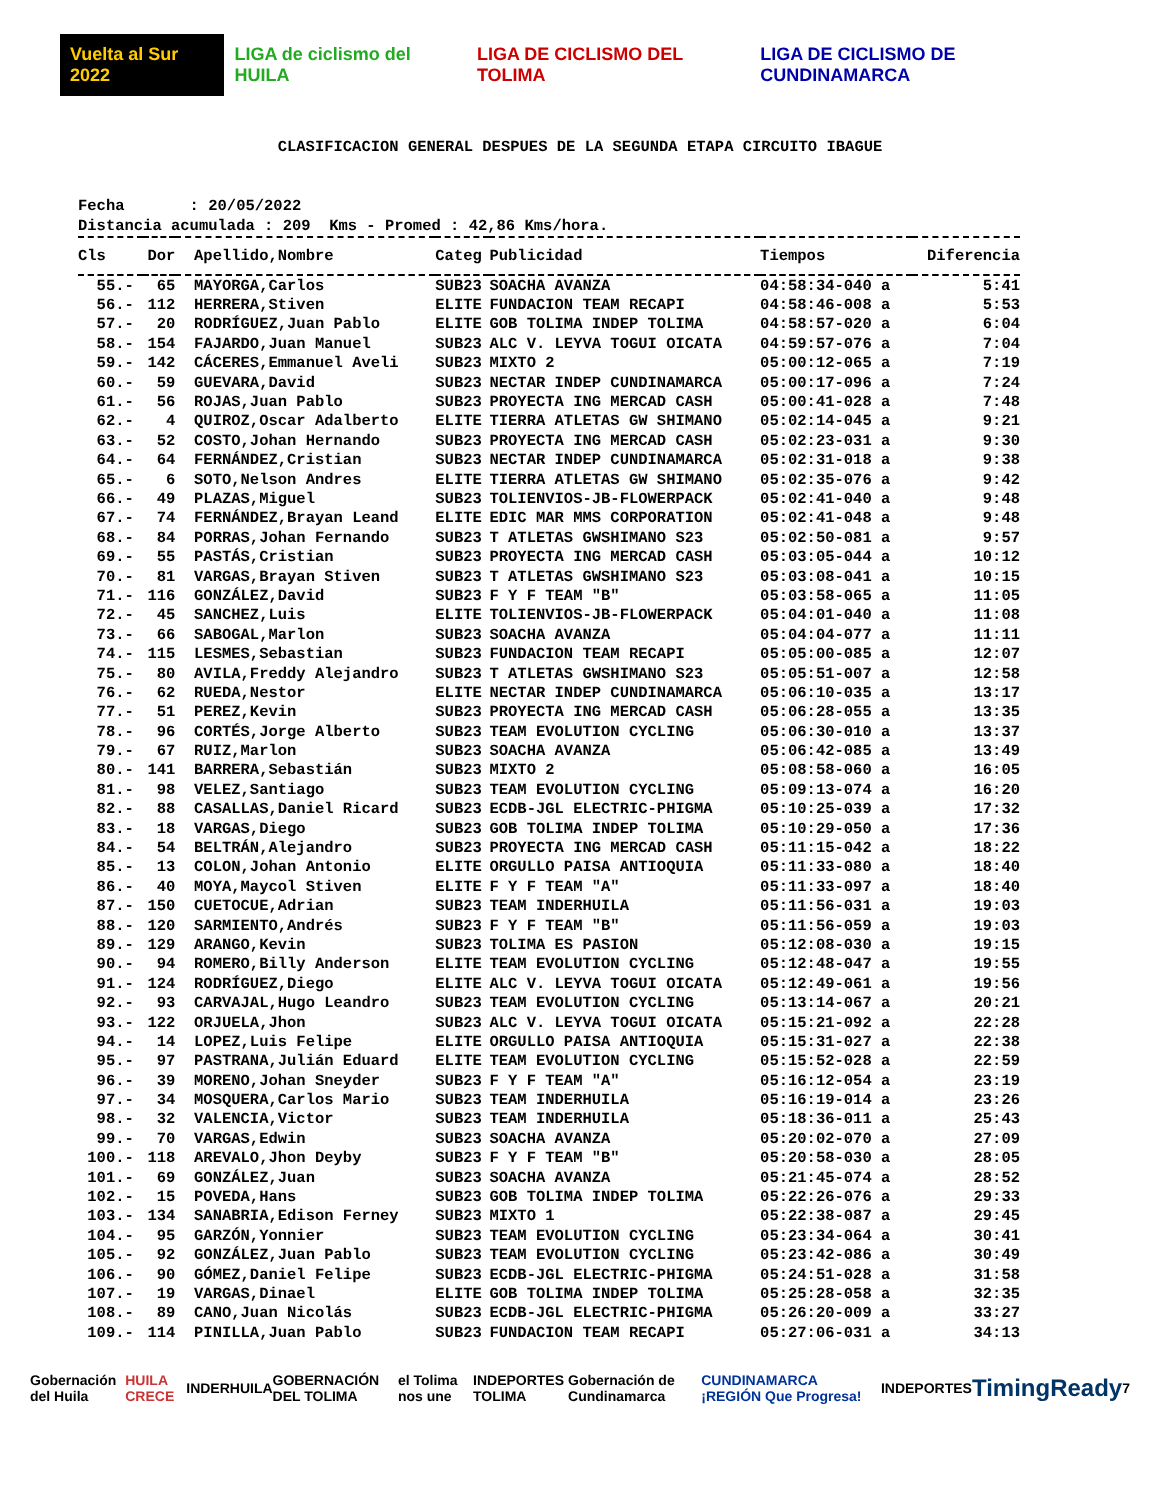Vuelta al Sur 2022 LIGA de ciclismo del HUILA LIGA DE CICLISMO DEL TOLIMA LIGA DE CICLISMO DE CUNDINAMARCA
CLASIFICACION GENERAL DESPUES DE LA SEGUNDA ETAPA CIRCUITO IBAGUE
Fecha : 20/05/2022 Distancia acumulada : 209 Kms - Promed : 42,86 Kms/hora.
| Cls | Dor | Apellido,Nombre | Categ | Publicidad | Tiempos | Diferencia |
| --- | --- | --- | --- | --- | --- | --- |
| 55.- | 65 | MAYORGA,Carlos | SUB23 | SOACHA AVANZA | 04:58:34-040 a | 5:41 |
| 56.- | 112 | HERRERA,Stiven | ELITE | FUNDACION TEAM RECAPI | 04:58:46-008 a | 5:53 |
| 57.- | 20 | RODRÍGUEZ,Juan Pablo | ELITE | GOB TOLIMA INDEP TOLIMA | 04:58:57-020 a | 6:04 |
| 58.- | 154 | FAJARDO,Juan Manuel | SUB23 | ALC V. LEYVA TOGUI OICATA | 04:59:57-076 a | 7:04 |
| 59.- | 142 | CÁCERES,Emmanuel Aveli | SUB23 | MIXTO 2 | 05:00:12-065 a | 7:19 |
| 60.- | 59 | GUEVARA,David | SUB23 | NECTAR INDEP CUNDINAMARCA | 05:00:17-096 a | 7:24 |
| 61.- | 56 | ROJAS,Juan Pablo | SUB23 | PROYECTA ING MERCAD CASH | 05:00:41-028 a | 7:48 |
| 62.- | 4 | QUIROZ,Oscar Adalberto | ELITE | TIERRA ATLETAS GW SHIMANO | 05:02:14-045 a | 9:21 |
| 63.- | 52 | COSTO,Johan Hernando | SUB23 | PROYECTA ING MERCAD CASH | 05:02:23-031 a | 9:30 |
| 64.- | 64 | FERNÁNDEZ,Cristian | SUB23 | NECTAR INDEP CUNDINAMARCA | 05:02:31-018 a | 9:38 |
| 65.- | 6 | SOTO,Nelson Andres | ELITE | TIERRA ATLETAS GW SHIMANO | 05:02:35-076 a | 9:42 |
| 66.- | 49 | PLAZAS,Miguel | SUB23 | TOLIENVIOS-JB-FLOWERPACK | 05:02:41-040 a | 9:48 |
| 67.- | 74 | FERNÁNDEZ,Brayan Leand | ELITE | EDIC MAR MMS CORPORATION | 05:02:41-048 a | 9:48 |
| 68.- | 84 | PORRAS,Johan Fernando | SUB23 | T ATLETAS GWSHIMANO S23 | 05:02:50-081 a | 9:57 |
| 69.- | 55 | PASTÁS,Cristian | SUB23 | PROYECTA ING MERCAD CASH | 05:03:05-044 a | 10:12 |
| 70.- | 81 | VARGAS,Brayan Stiven | SUB23 | T ATLETAS GWSHIMANO S23 | 05:03:08-041 a | 10:15 |
| 71.- | 116 | GONZÁLEZ,David | SUB23 | F Y F TEAM "B" | 05:03:58-065 a | 11:05 |
| 72.- | 45 | SANCHEZ,Luis | ELITE | TOLIENVIOS-JB-FLOWERPACK | 05:04:01-040 a | 11:08 |
| 73.- | 66 | SABOGAL,Marlon | SUB23 | SOACHA AVANZA | 05:04:04-077 a | 11:11 |
| 74.- | 115 | LESMES,Sebastian | SUB23 | FUNDACION TEAM RECAPI | 05:05:00-085 a | 12:07 |
| 75.- | 80 | AVILA,Freddy Alejandro | SUB23 | T ATLETAS GWSHIMANO S23 | 05:05:51-007 a | 12:58 |
| 76.- | 62 | RUEDA,Nestor | ELITE | NECTAR INDEP CUNDINAMARCA | 05:06:10-035 a | 13:17 |
| 77.- | 51 | PEREZ,Kevin | SUB23 | PROYECTA ING MERCAD CASH | 05:06:28-055 a | 13:35 |
| 78.- | 96 | CORTÉS,Jorge Alberto | SUB23 | TEAM EVOLUTION CYCLING | 05:06:30-010 a | 13:37 |
| 79.- | 67 | RUIZ,Marlon | SUB23 | SOACHA AVANZA | 05:06:42-085 a | 13:49 |
| 80.- | 141 | BARRERA,Sebastián | SUB23 | MIXTO 2 | 05:08:58-060 a | 16:05 |
| 81.- | 98 | VELEZ,Santiago | SUB23 | TEAM EVOLUTION CYCLING | 05:09:13-074 a | 16:20 |
| 82.- | 88 | CASALLAS,Daniel Ricard | SUB23 | ECDB-JGL ELECTRIC-PHIGMA | 05:10:25-039 a | 17:32 |
| 83.- | 18 | VARGAS,Diego | SUB23 | GOB TOLIMA INDEP TOLIMA | 05:10:29-050 a | 17:36 |
| 84.- | 54 | BELTRÁN,Alejandro | SUB23 | PROYECTA ING MERCAD CASH | 05:11:15-042 a | 18:22 |
| 85.- | 13 | COLON,Johan Antonio | ELITE | ORGULLO PAISA ANTIOQUIA | 05:11:33-080 a | 18:40 |
| 86.- | 40 | MOYA,Maycol Stiven | ELITE | F Y F TEAM "A" | 05:11:33-097 a | 18:40 |
| 87.- | 150 | CUETOCUE,Adrian | SUB23 | TEAM INDERHUILA | 05:11:56-031 a | 19:03 |
| 88.- | 120 | SARMIENTO,Andrés | SUB23 | F Y F TEAM "B" | 05:11:56-059 a | 19:03 |
| 89.- | 129 | ARANGO,Kevin | SUB23 | TOLIMA ES PASION | 05:12:08-030 a | 19:15 |
| 90.- | 94 | ROMERO,Billy Anderson | ELITE | TEAM EVOLUTION CYCLING | 05:12:48-047 a | 19:55 |
| 91.- | 124 | RODRÍGUEZ,Diego | ELITE | ALC V. LEYVA TOGUI OICATA | 05:12:49-061 a | 19:56 |
| 92.- | 93 | CARVAJAL,Hugo Leandro | SUB23 | TEAM EVOLUTION CYCLING | 05:13:14-067 a | 20:21 |
| 93.- | 122 | ORJUELA,Jhon | SUB23 | ALC V. LEYVA TOGUI OICATA | 05:15:21-092 a | 22:28 |
| 94.- | 14 | LOPEZ,Luis Felipe | ELITE | ORGULLO PAISA ANTIOQUIA | 05:15:31-027 a | 22:38 |
| 95.- | 97 | PASTRANA,Julián Eduard | ELITE | TEAM EVOLUTION CYCLING | 05:15:52-028 a | 22:59 |
| 96.- | 39 | MORENO,Johan Sneyder | SUB23 | F Y F TEAM "A" | 05:16:12-054 a | 23:19 |
| 97.- | 34 | MOSQUERA,Carlos Mario | SUB23 | TEAM INDERHUILA | 05:16:19-014 a | 23:26 |
| 98.- | 32 | VALENCIA,Victor | SUB23 | TEAM INDERHUILA | 05:18:36-011 a | 25:43 |
| 99.- | 70 | VARGAS,Edwin | SUB23 | SOACHA AVANZA | 05:20:02-070 a | 27:09 |
| 100.- | 118 | AREVALO,Jhon Deyby | SUB23 | F Y F TEAM "B" | 05:20:58-030 a | 28:05 |
| 101.- | 69 | GONZÁLEZ,Juan | SUB23 | SOACHA AVANZA | 05:21:45-074 a | 28:52 |
| 102.- | 15 | POVEDA,Hans | SUB23 | GOB TOLIMA INDEP TOLIMA | 05:22:26-076 a | 29:33 |
| 103.- | 134 | SANABRIA,Edison Ferney | SUB23 | MIXTO 1 | 05:22:38-087 a | 29:45 |
| 104.- | 95 | GARZÓN,Yonnier | SUB23 | TEAM EVOLUTION CYCLING | 05:23:34-064 a | 30:41 |
| 105.- | 92 | GONZÁLEZ,Juan Pablo | SUB23 | TEAM EVOLUTION CYCLING | 05:23:42-086 a | 30:49 |
| 106.- | 90 | GÓMEZ,Daniel Felipe | SUB23 | ECDB-JGL ELECTRIC-PHIGMA | 05:24:51-028 a | 31:58 |
| 107.- | 19 | VARGAS,Dinael | ELITE | GOB TOLIMA INDEP TOLIMA | 05:25:28-058 a | 32:35 |
| 108.- | 89 | CANO,Juan Nicolás | SUB23 | ECDB-JGL ELECTRIC-PHIGMA | 05:26:20-009 a | 33:27 |
| 109.- | 114 | PINILLA,Juan Pablo | SUB23 | FUNDACION TEAM RECAPI | 05:27:06-031 a | 34:13 |
Gobernación del Huila HUILA CRECE INDERHUILA GOBERNACIÓN DEL TOLIMA el Tolima nos une INDEPORTES TOLIMA Gobernación de Cundinamarca CUNDINAMARCA ¡REGIÓN Que Progresa! INDEPORTES TimingReady 7